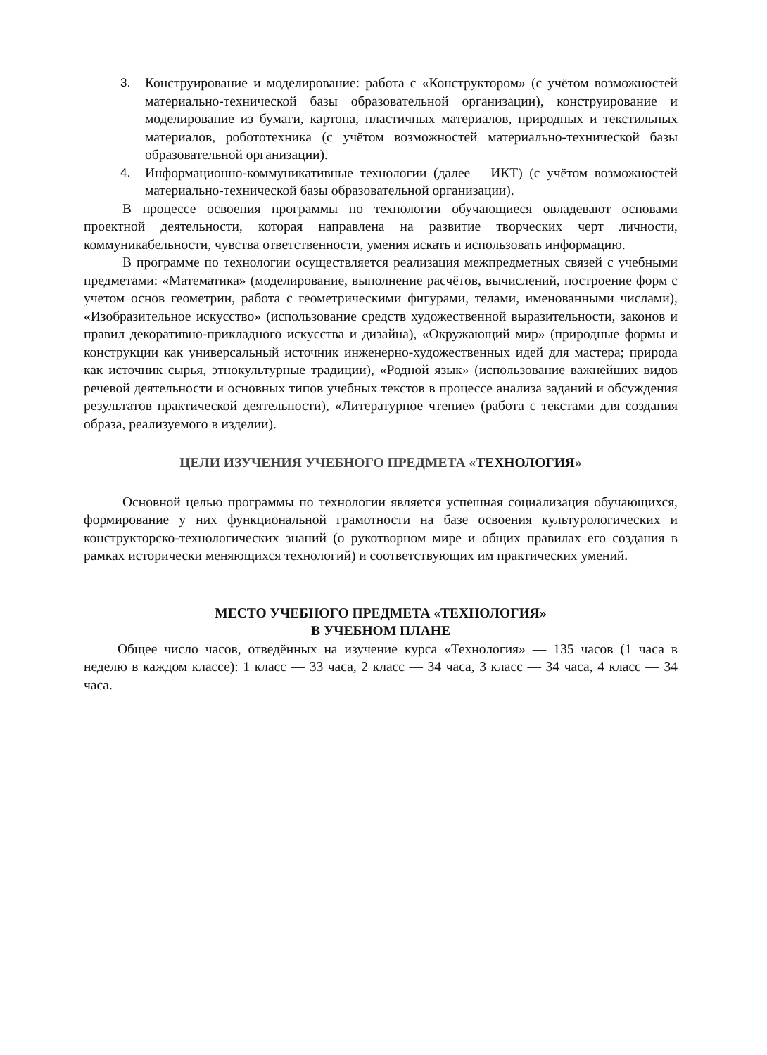3. Конструирование и моделирование: работа с «Конструктором» (с учётом возможностей материально-технической базы образовательной организации), конструирование и моделирование из бумаги, картона, пластичных материалов, природных и текстильных материалов, робототехника (с учётом возможностей материально-технической базы образовательной организации).
4. Информационно-коммуникативные технологии (далее – ИКТ) (с учётом возможностей материально-технической базы образовательной организации).
В процессе освоения программы по технологии обучающиеся овладевают основами проектной деятельности, которая направлена на развитие творческих черт личности, коммуникабельности, чувства ответственности, умения искать и использовать информацию.
В программе по технологии осуществляется реализация межпредметных связей с учебными предметами: «Математика» (моделирование, выполнение расчётов, вычислений, построение форм с учетом основ геометрии, работа с геометрическими фигурами, телами, именованными числами), «Изобразительное искусство» (использование средств художественной выразительности, законов и правил декоративно-прикладного искусства и дизайна), «Окружающий мир» (природные формы и конструкции как универсальный источник инженерно-художественных идей для мастера; природа как источник сырья, этнокультурные традиции), «Родной язык» (использование важнейших видов речевой деятельности и основных типов учебных текстов в процессе анализа заданий и обсуждения результатов практической деятельности), «Литературное чтение» (работа с текстами для создания образа, реализуемого в изделии).
ЦЕЛИ ИЗУЧЕНИЯ УЧЕБНОГО ПРЕДМЕТА «ТЕХНОЛОГИЯ»
Основной целью программы по технологии является успешная социализация обучающихся, формирование у них функциональной грамотности на базе освоения культурологических и конструкторско-технологических знаний (о рукотворном мире и общих правилах его создания в рамках исторически меняющихся технологий) и соответствующих им практических умений.
МЕСТО УЧЕБНОГО ПРЕДМЕТА «ТЕХНОЛОГИЯ»
В УЧЕБНОМ ПЛАНЕ
Общее число часов, отведённых на изучение курса «Технология» — 135 часов (1 часа в неделю в каждом классе): 1 класс — 33 часа, 2 класс — 34 часа, 3 класс — 34 часа, 4 класс — 34 часа.